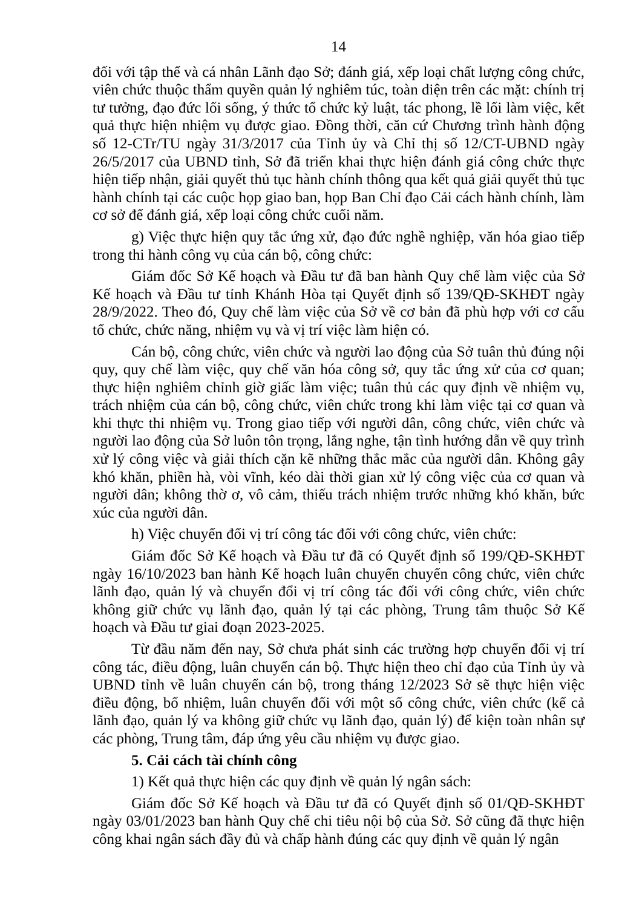14
đối với tập thể và cá nhân Lãnh đạo Sở; đánh giá, xếp loại chất lượng công chức, viên chức thuộc thẩm quyền quản lý nghiêm túc, toàn diện trên các mặt: chính trị tư tưởng, đạo đức lối sống, ý thức tổ chức kỷ luật, tác phong, lề lối làm việc, kết quả thực hiện nhiệm vụ được giao. Đồng thời, căn cứ Chương trình hành động số 12-CTr/TU ngày 31/3/2017 của Tỉnh ủy và Chỉ thị số 12/CT-UBND ngày 26/5/2017 của UBND tỉnh, Sở đã triển khai thực hiện đánh giá công chức thực hiện tiếp nhận, giải quyết thủ tục hành chính thông qua kết quả giải quyết thủ tục hành chính tại các cuộc họp giao ban, họp Ban Chỉ đạo Cải cách hành chính, làm cơ sở để đánh giá, xếp loại công chức cuối năm.
g) Việc thực hiện quy tắc ứng xử, đạo đức nghề nghiệp, văn hóa giao tiếp trong thi hành công vụ của cán bộ, công chức:
Giám đốc Sở Kế hoạch và Đầu tư đã ban hành Quy chế làm việc của Sở Kế hoạch và Đầu tư tỉnh Khánh Hòa tại Quyết định số 139/QĐ-SKHĐT ngày 28/9/2022. Theo đó, Quy chế làm việc của Sở về cơ bản đã phù hợp với cơ cấu tổ chức, chức năng, nhiệm vụ và vị trí việc làm hiện có.
Cán bộ, công chức, viên chức và người lao động của Sở tuân thủ đúng nội quy, quy chế làm việc, quy chế văn hóa công sở, quy tắc ứng xử của cơ quan; thực hiện nghiêm chỉnh giờ giấc làm việc; tuân thủ các quy định về nhiệm vụ, trách nhiệm của cán bộ, công chức, viên chức trong khi làm việc tại cơ quan và khi thực thi nhiệm vụ. Trong giao tiếp với người dân, công chức, viên chức và người lao động của Sở luôn tôn trọng, lắng nghe, tận tình hướng dẫn về quy trình xử lý công việc và giải thích cặn kẽ những thắc mắc của người dân. Không gây khó khăn, phiền hà, vòi vĩnh, kéo dài thời gian xử lý công việc của cơ quan và người dân; không thờ ơ, vô cảm, thiếu trách nhiệm trước những khó khăn, bức xúc của người dân.
h) Việc chuyển đổi vị trí công tác đối với công chức, viên chức:
Giám đốc Sở Kế hoạch và Đầu tư đã có Quyết định số 199/QĐ-SKHĐT ngày 16/10/2023 ban hành Kế hoạch luân chuyển chuyển công chức, viên chức lãnh đạo, quản lý và chuyển đổi vị trí công tác đối với công chức, viên chức không giữ chức vụ lãnh đạo, quản lý tại các phòng, Trung tâm thuộc Sở Kế hoạch và Đầu tư giai đoạn 2023-2025.
Từ đầu năm đến nay, Sở chưa phát sinh các trường hợp chuyển đổi vị trí công tác, điều động, luân chuyển cán bộ. Thực hiện theo chỉ đạo của Tỉnh ủy và UBND tỉnh về luân chuyển cán bộ, trong tháng 12/2023 Sở sẽ thực hiện việc điều động, bổ nhiệm, luân chuyển đối với một số công chức, viên chức (kể cả lãnh đạo, quản lý va không giữ chức vụ lãnh đạo, quản lý) để kiện toàn nhân sự các phòng, Trung tâm, đáp ứng yêu cầu nhiệm vụ được giao.
5. Cải cách tài chính công
1) Kết quả thực hiện các quy định về quản lý ngân sách:
Giám đốc Sở Kế hoạch và Đầu tư đã có Quyết định số 01/QĐ-SKHĐT ngày 03/01/2023 ban hành Quy chế chi tiêu nội bộ của Sở. Sở cũng đã thực hiện công khai ngân sách đầy đủ và chấp hành đúng các quy định về quản lý ngân